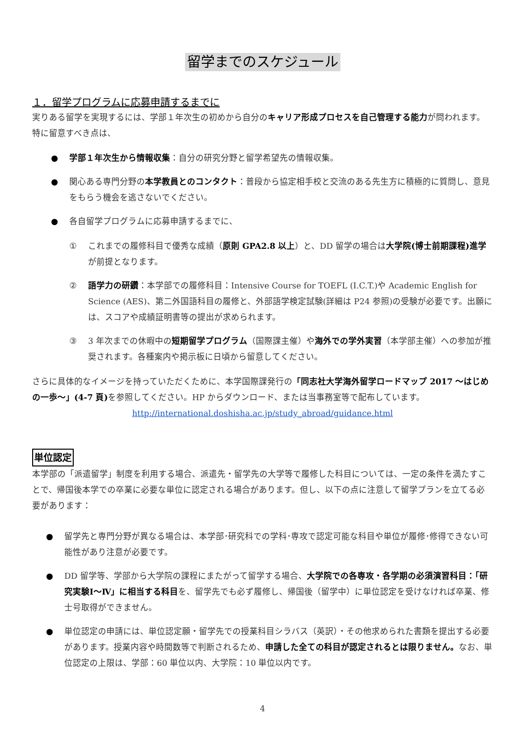留学までのスケジュール
１．留学プログラムに応募申請するまでに
実りある留学を実現するには、学部１年次生の初めから自分のキャリア形成プロセスを自己管理する能力が問われます。特に留意すべき点は、
● 学部１年次生から情報収集：自分の研究分野と留学希望先の情報収集。
● 関心ある専門分野の本学教員とのコンタクト：普段から協定相手校と交流のある先生方に積極的に質問し、意見をもらう機会を逃さないでください。
● 各自留学プログラムに応募申請するまでに、
① これまでの履修科目で優秀な成績（原則 GPA2.8 以上）と、DD 留学の場合は大学院(博士前期課程)進学が前提となります。
② 語学力の研鑽：本学部での履修科目：Intensive Course for TOEFL (I.C.T.)や Academic English for Science (AES)、第二外国語科目の履修と、外部語学検定試験(詳細は P24 参照)の受験が必要です。出願には、スコアや成績証明書等の提出が求められます。
③ 3 年次までの休暇中の短期留学プログラム（国際課主催）や海外での学外実習（本学部主催）への参加が推奨されます。各種案内や掲示板に日頃から留意してください。
さらに具体的なイメージを持っていただくために、本学国際課発行の「同志社大学海外留学ロードマップ 2017 ～はじめの一歩～」(4-7 頁) を参照してください。HP からダウンロード、または当事務室等で配布しています。
http://international.doshisha.ac.jp/study_abroad/guidance.html
単位認定
本学部の「派遣留学」制度を利用する場合、派遣先・留学先の大学等で履修した科目については、一定の条件を満たすことで、帰国後本学での卒業に必要な単位に認定される場合があります。但し、以下の点に注意して留学プランを立てる必要があります：
● 留学先と専門分野が異なる場合は、本学部･研究科での学科･専攻で認定可能な科目や単位が履修･修得できない可能性があり注意が必要です。
● DD 留学等、学部から大学院の課程にまたがって留学する場合、大学院での各専攻・各学期の必須演習科目：「研究実験Ⅰ～Ⅳ」に相当する科目を、留学先でも必ず履修し、帰国後（留学中）に単位認定を受けなければ卒業、修士号取得ができません。
● 単位認定の申請には、単位認定願・留学先での授業科目シラバス（英訳）・その他求められた書類を提出する必要があります。授業内容や時間数等で判断されるため、申請した全ての科目が認定されるとは限りません。なお、単位認定の上限は、学部：60 単位以内、大学院：10 単位以内です。
4